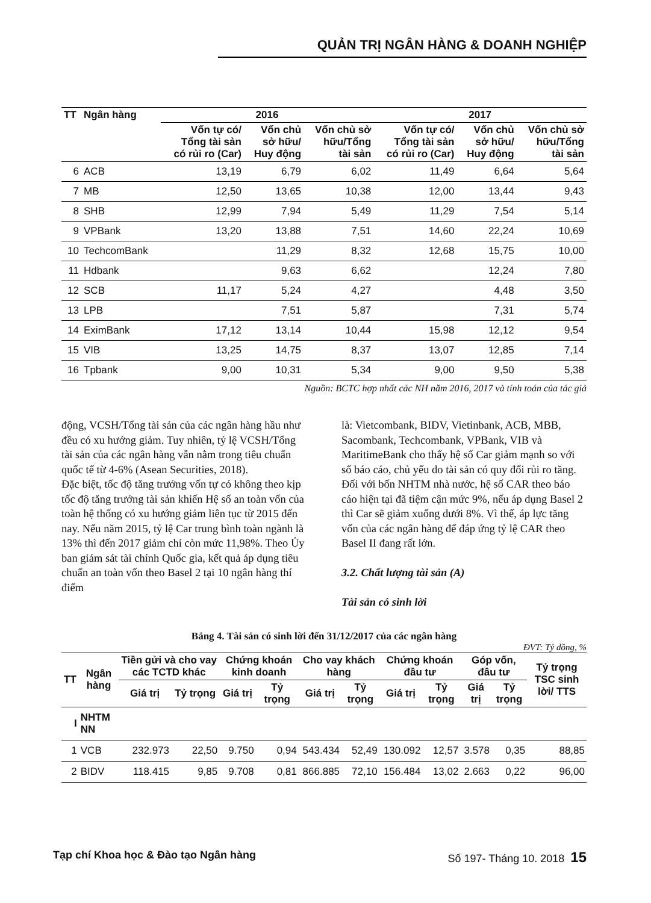QUẢN TRỊ NGÂN HÀNG & DOANH NGHIỆP
| TT | Ngân hàng | 2016 | | | 2017 | | |
| --- | --- | --- | --- | --- | --- | --- | --- |
| | | Vốn tự có/ Tổng tài sản có rủi ro (Car) | Vốn chủ sở hữu/ Huy động | Vốn chủ sở hữu/Tổng tài sản | Vốn tự có/ Tổng tài sản có rủi ro (Car) | Vốn chủ sở hữu/ Huy động | Vốn chủ sở hữu/Tổng tài sản |
| 6 | ACB | 13,19 | 6,79 | 6,02 | 11,49 | 6,64 | 5,64 |
| 7 | MB | 12,50 | 13,65 | 10,38 | 12,00 | 13,44 | 9,43 |
| 8 | SHB | 12,99 | 7,94 | 5,49 | 11,29 | 7,54 | 5,14 |
| 9 | VPBank | 13,20 | 13,88 | 7,51 | 14,60 | 22,24 | 10,69 |
| 10 | TechcomBank | | 11,29 | 8,32 | 12,68 | 15,75 | 10,00 |
| 11 | Hdbank | | 9,63 | 6,62 | | 12,24 | 7,80 |
| 12 | SCB | 11,17 | 5,24 | 4,27 | | 4,48 | 3,50 |
| 13 | LPB | | 7,51 | 5,87 | | 7,31 | 5,74 |
| 14 | EximBank | 17,12 | 13,14 | 10,44 | 15,98 | 12,12 | 9,54 |
| 15 | VIB | 13,25 | 14,75 | 8,37 | 13,07 | 12,85 | 7,14 |
| 16 | Tpbank | 9,00 | 10,31 | 5,34 | 9,00 | 9,50 | 5,38 |
Nguồn: BCTC hợp nhất các NH năm 2016, 2017 và tính toán của tác giả
động, VCSH/Tổng tài sản của các ngân hàng hầu như đều có xu hướng giảm. Tuy nhiên, tỷ lệ VCSH/Tổng tài sản của các ngân hàng vẫn nằm trong tiêu chuẩn quốc tế từ 4-6% (Asean Securities, 2018).
Đặc biệt, tốc độ tăng trưởng vốn tự có không theo kịp tốc độ tăng trưởng tài sản khiến Hệ số an toàn vốn của toàn hệ thống có xu hướng giảm liên tục từ 2015 đến nay. Nếu năm 2015, tỷ lệ Car trung bình toàn ngành là 13% thì đến 2017 giảm chỉ còn mức 11,98%. Theo Ủy ban giám sát tài chính Quốc gia, kết quả áp dụng tiêu chuẩn an toàn vốn theo Basel 2 tại 10 ngân hàng thí điểm
là: Vietcombank, BIDV, Vietinbank, ACB, MBB, Sacombank, Techcombank, VPBank, VIB và MaritimeBank cho thấy hệ số Car giảm mạnh so với số báo cáo, chủ yếu do tài sản có quy đổi rủi ro tăng.
Đối với bốn NHTM nhà nước, hệ số CAR theo báo cáo hiện tại đã tiệm cận mức 9%, nếu áp dụng Basel 2 thì Car sẽ giảm xuống dưới 8%. Vì thế, áp lực tăng vốn của các ngân hàng để đáp ứng tỷ lệ CAR theo Basel II đang rất lớn.
3.2. Chất lượng tài sản (A)
Tài sản có sinh lời
Bảng 4. Tài sản có sinh lời đến 31/12/2017 của các ngân hàng
ĐVT: Tỷ đồng, %
| TT | Ngân hàng | Tiền gửi và cho vay các TCTD khác | | Chứng khoán kinh doanh | | Cho vay khách hàng | | Chứng khoán đầu tư | | Góp vốn, đầu tư | | Tỷ trọng TSC sinh lời/ TTS |
| --- | --- | --- | --- | --- | --- | --- | --- | --- | --- | --- | --- | --- |
| | | Giá trị | Tỷ trọng | Giá trị | Tỷ trọng | Giá trị | Tỷ trọng | Giá trị | Tỷ trọng | Giá trị | Tỷ trọng | |
| I | NHTM NN | | | | | | | | | | | |
| 1 | VCB | 232.973 | 22,50 | 9.750 | 0,94 | 543.434 | 52,49 | 130.092 | 12,57 | 3.578 | 0,35 | 88,85 |
| 2 | BIDV | 118.415 | 9,85 | 9.708 | 0,81 | 866.885 | 72,10 | 156.484 | 13,02 | 2.663 | 0,22 | 96,00 |
Tạp chí Khoa học & Đào tạo Ngân hàng Số 197- Tháng 10. 2018 15